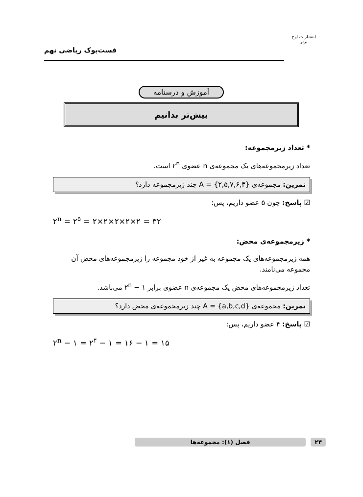فست‌بوک ریاضی نهم
انتشارات اوج برتر
آموزش و درسنامه
بیش‌تر بدانیم
* تعداد زیرمجموعه:
تعداد زیرمجموعه‌های یک مجموعه‌ی n عضوی ۲<sup>n</sup> است.
تمرین: مجموعه‌ی A = {۲,۵,۷,۶,۳} چند زیرمجموعه دارد؟
☑ پاسخ: چون ۵ عضو داریم، پس:
۲<sup>n</sup> = ۲<sup>۵</sup> = ۲×۲×۲×۲×۲ = ۳۲
* زیرمجموعه‌ی محض:
همه زیرمجموعه‌های یک مجموعه به غیر از خود مجموعه را زیرمجموعه‌های محض آن مجموعه می‌نامند.
تعداد زیرمجموعه‌های محض یک مجموعه‌ی n عضوی برابر ۲<sup>n</sup> − ۱ می‌باشد.
تمرین: مجموعه‌ی A = {a,b,c,d} چند زیرمجموعه‌ی محض دارد؟
☑ پاسخ: ۴ عضو داریم، پس:
۲<sup>n</sup> − ۱ = ۲<sup>۴</sup> − ۱ = ۱۶ − ۱ = ۱۵
۲۴ فصل (۱): مجموعه‌ها